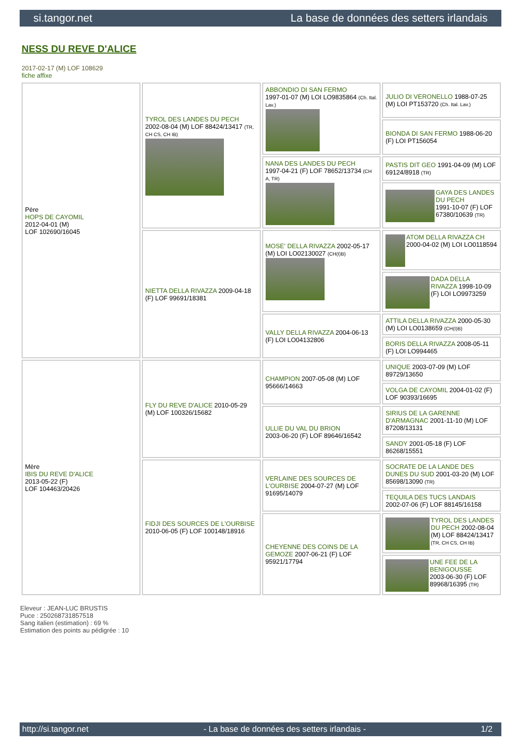si.tangor.net La base de données des setters irlandais
NESS DU REVE D'ALICE
2017-02-17 (M) LOF 108629
fiche affixe
| Père HOPS DE CAYOMIL 2012-04-01 (M) LOF 102690/16045 | TYROL DES LANDES DU PECH 2002-08-04 (M) LOF 88424/13417 (TR, CH CS, CH IB) | ABBONDIO DI SAN FERMO 1997-01-07 (M) LOI LO9835864 (Ch. Ital. Lav.) | JULIO DI VERONELLO 1988-07-25 (M) LOI PT153720 (Ch. Ital. Lav.) |
| | | | BIONDA DI SAN FERMO 1988-06-20 (F) LOI PT156054 |
| | | NANA DES LANDES DU PECH 1997-04-21 (F) LOF 78652/13734 (CH A, TR) | PASTIS DIT GEO 1991-04-09 (M) LOF 69124/8918 (TR) |
| | | | GAYA DES LANDES DU PECH 1991-10-07 (F) LOF 67380/10639 (TR) |
| | NIETTA DELLA RIVAZZA 2009-04-18 (F) LOF 99691/18381 | MOSE' DELLA RIVAZZA 2002-05-17 (M) LOI LO02130027 (CH(I)B) | ATOM DELLA RIVAZZA CH 2000-04-02 (M) LOI LO0118594 |
| | | | DADA DELLA RIVAZZA 1998-10-09 (F) LOI LO9973259 |
| | | VALLY DELLA RIVAZZA 2004-06-13 (F) LOI LO04132806 | ATTILA DELLA RIVAZZA 2000-05-30 (M) LOI LO0138659 (CH(I)B) |
| | | | BORIS DELLA RIVAZZA 2008-05-11 (F) LOI LO994465 |
| Mère IBIS DU REVE D'ALICE 2013-05-22 (F) LOF 104463/20426 | FLY DU REVE D'ALICE 2010-05-29 (M) LOF 100326/15682 | CHAMPION 2007-05-08 (M) LOF 95666/14663 | UNIQUE 2003-07-09 (M) LOF 89729/13650 |
| | | | VOLGA DE CAYOMIL 2004-01-02 (F) LOF 90393/16695 |
| | | ULLIE DU VAL DU BRION 2003-06-20 (F) LOF 89646/16542 | SIRIUS DE LA GARENNE D'ARMAGNAC 2001-11-10 (M) LOF 87208/13131 |
| | | | SANDY 2001-05-18 (F) LOF 86268/15551 |
| | FIDJI DES SOURCES DE L'OURBISE 2010-06-05 (F) LOF 100148/18916 | VERLAINE DES SOURCES DE L'OURBISE 2004-07-27 (M) LOF 91695/14079 | SOCRATE DE LA LANDE DES DUNES DU SUD 2001-03-20 (M) LOF 85698/13090 (TR) |
| | | | TEQUILA DES TUCS LANDAIS 2002-07-06 (F) LOF 88145/16158 |
| | | CHEYENNE DES COINS DE LA GEMOZE 2007-06-21 (F) LOF 95921/17794 | TYROL DES LANDES DU PECH 2002-08-04 (M) LOF 88424/13417 (TR, CH CS, CH IB) |
| | | | UNE FEE DE LA BENIGOUSSE 2003-06-30 (F) LOF 89968/16395 (TR) |
Eleveur : JEAN-LUC BRUSTIS
Puce : 250268731857518
Sang italien (estimation) : 69 %
Estimation des points au pédigrée : 10
http://si.tangor.net - La base de données des setters irlandais - 1/2